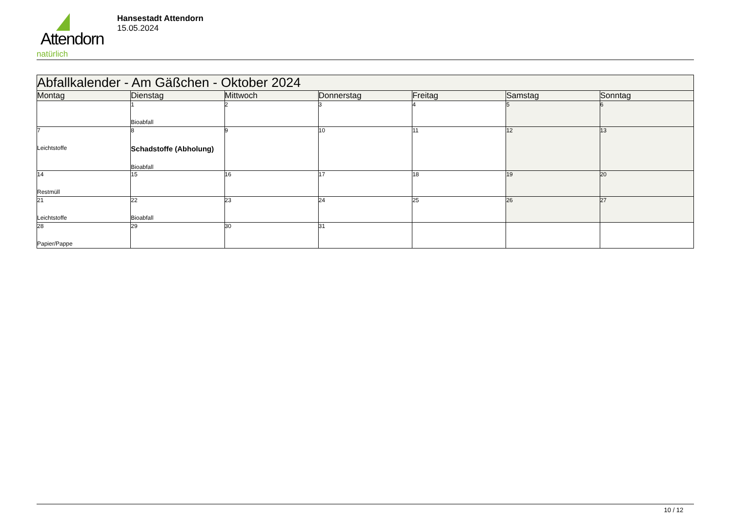Attendorn
natürlich
Hansestadt Attendorn
15.05.2024
| Abfallkalender - Am Gäßchen - Oktober 2024 | | | | | | |
| Montag | Dienstag | Mittwoch | Donnerstag | Freitag | Samstag | Sonntag |
| | 1 Bioabfall | 2 | 3 | 4 | 5 | 6 |
| 7 Leichtstoffe | 8 Schadstoffe (Abholung) Bioabfall | 9 | 10 | 11 | 12 | 13 |
| 14 Restmüll | 15 | 16 | 17 | 18 | 19 | 20 |
| 21 Leichtstoffe | 22 Bioabfall | 23 | 24 | 25 | 26 | 27 |
| 28 Papier/Pappe | 29 | 30 | 31 | | | |
10 / 12